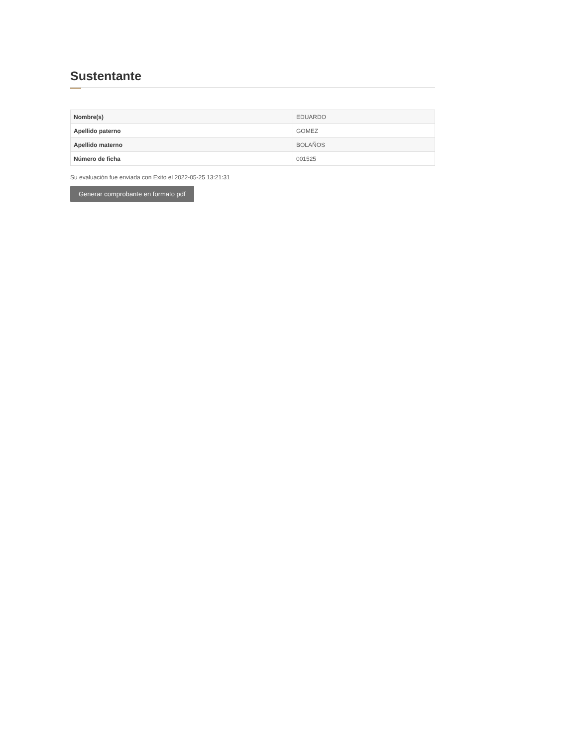Sustentante
| Nombre(s) | EDUARDO |
| Apellido paterno | GOMEZ |
| Apellido materno | BOLAÑOS |
| Número de ficha | 001525 |
Su evaluación fue enviada con Exito el 2022-05-25 13:21:31
Generar comprobante en formato pdf